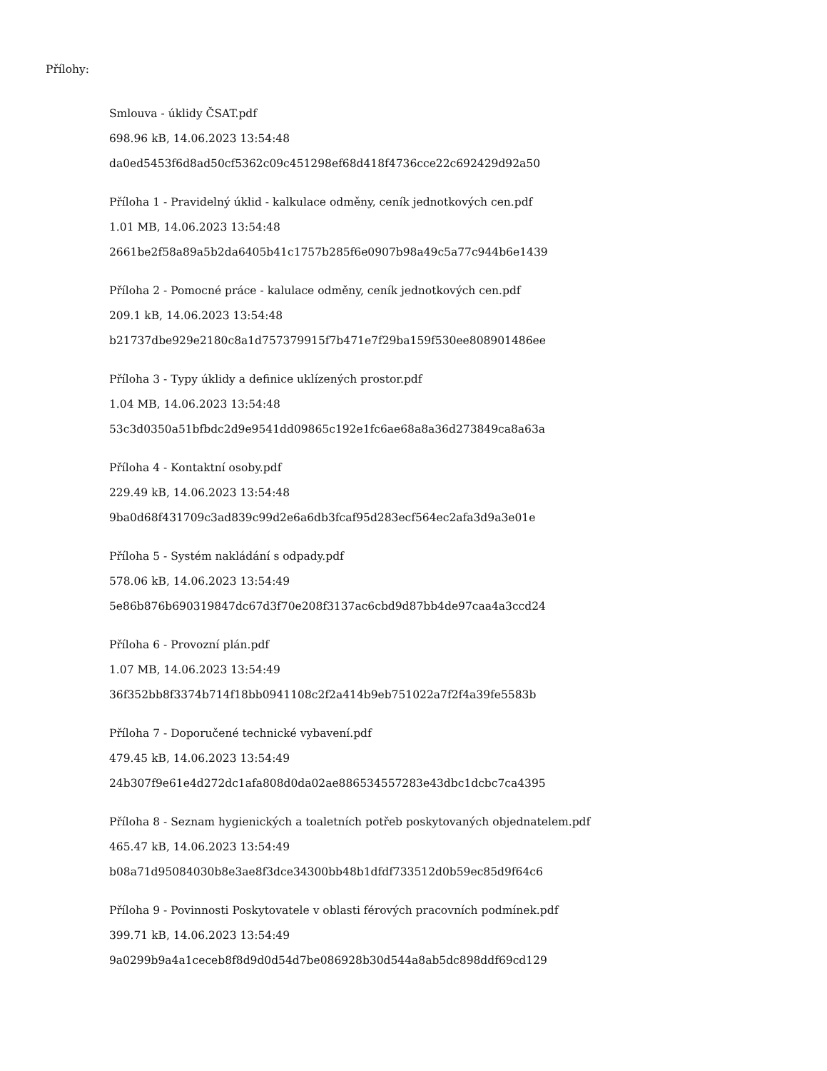Přílohy:
Smlouva - úklidy ČSAT.pdf
698.96 kB, 14.06.2023 13:54:48
da0ed5453f6d8ad50cf5362c09c451298ef68d418f4736cce22c692429d92a50
Příloha 1 - Pravidelný úklid - kalkulace odměny, ceník jednotkových cen.pdf
1.01 MB, 14.06.2023 13:54:48
2661be2f58a89a5b2da6405b41c1757b285f6e0907b98a49c5a77c944b6e1439
Příloha 2 - Pomocné práce - kalulace odměny, ceník jednotkových cen.pdf
209.1 kB, 14.06.2023 13:54:48
b21737dbe929e2180c8a1d757379915f7b471e7f29ba159f530ee808901486ee
Příloha 3 - Typy úklidy a definice uklízených prostor.pdf
1.04 MB, 14.06.2023 13:54:48
53c3d0350a51bfbdc2d9e9541dd09865c192e1fc6ae68a8a36d273849ca8a63a
Příloha 4 - Kontaktní osoby.pdf
229.49 kB, 14.06.2023 13:54:48
9ba0d68f431709c3ad839c99d2e6a6db3fcaf95d283ecf564ec2afa3d9a3e01e
Příloha 5 - Systém nakládání s odpady.pdf
578.06 kB, 14.06.2023 13:54:49
5e86b876b690319847dc67d3f70e208f3137ac6cbd9d87bb4de97caa4a3ccd24
Příloha 6 - Provozní plán.pdf
1.07 MB, 14.06.2023 13:54:49
36f352bb8f3374b714f18bb0941108c2f2a414b9eb751022a7f2f4a39fe5583b
Příloha 7 - Doporučené technické vybavení.pdf
479.45 kB, 14.06.2023 13:54:49
24b307f9e61e4d272dc1afa808d0da02ae886534557283e43dbc1dcbc7ca4395
Příloha 8 - Seznam hygienických a toaletních potřeb poskytovaných objednatelem.pdf
465.47 kB, 14.06.2023 13:54:49
b08a71d95084030b8e3ae8f3dce34300bb48b1dfdf733512d0b59ec85d9f64c6
Příloha 9 - Povinnosti Poskytovatele v oblasti férových pracovních podmínek.pdf
399.71 kB, 14.06.2023 13:54:49
9a0299b9a4a1ceceb8f8d9d0d54d7be086928b30d544a8ab5dc898ddf69cd129